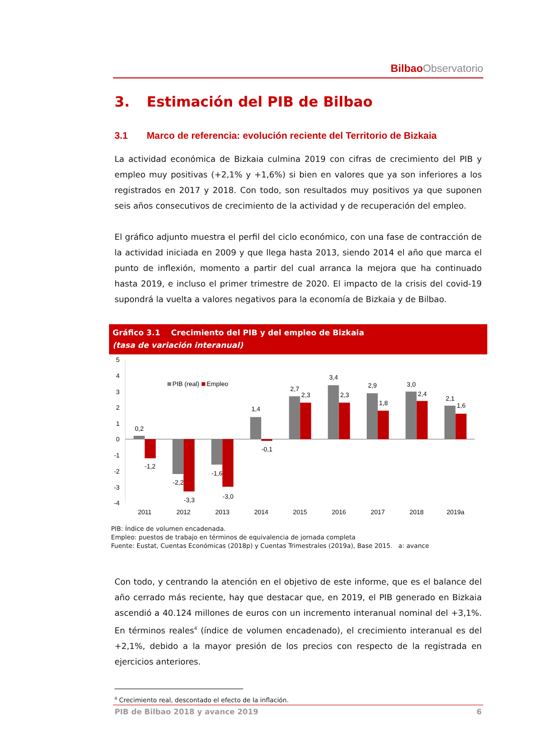Bilbao Observatorio
3. Estimación del PIB de Bilbao
3.1 Marco de referencia: evolución reciente del Territorio de Bizkaia
La actividad económica de Bizkaia culmina 2019 con cifras de crecimiento del PIB y empleo muy positivas (+2,1% y +1,6%) si bien en valores que ya son inferiores a los registrados en 2017 y 2018. Con todo, son resultados muy positivos ya que suponen seis años consecutivos de crecimiento de la actividad y de recuperación del empleo.
El gráfico adjunto muestra el perfil del ciclo económico, con una fase de contracción de la actividad iniciada en 2009 y que llega hasta 2013, siendo 2014 el año que marca el punto de inflexión, momento a partir del cual arranca la mejora que ha continuado hasta 2019, e incluso el primer trimestre de 2020. El impacto de la crisis del covid-19 supondrá la vuelta a valores negativos para la economía de Bizkaia y de Bilbao.
Gráfico 3.1 Crecimiento del PIB y del empleo de Bizkaia
(tasa de variación interanual)
5
4
3
2
1
0
-1
-2
-3
-4
PIB (real)
Empleo
0,2
-1,2
-2,2
-3,3
-1,6
-3,0
1,4
-0,1
2,7
2,3
3,4
2,3
2,9
1,8
3,0
2,4
2,1
1,6
2011
2012
2013
2014
2015
2016
2017
2018
2019a
PIB: Índice de volumen encadenada.
Empleo: puestos de trabajo en términos de equivalencia de jornada completa
Fuente: Eustat, Cuentas Económicas (2018p) y Cuentas Trimestrales (2019a), Base 2015. a: avance
Con todo, y centrando la atención en el objetivo de este informe, que es el balance del año cerrado más reciente, hay que destacar que, en 2019, el PIB generado en Bizkaia ascendió a 40.124 millones de euros con un incremento interanual nominal del +3,1%. En términos reales<sup>4</sup> (índice de volumen encadenado), el crecimiento interanual es del +2,1%, debido a la mayor presión de los precios con respecto de la registrada en ejercicios anteriores.
<sup>4</sup> Crecimiento real, descontado el efecto de la inflación.
PIB de Bilbao 2018 y avance 2019 6